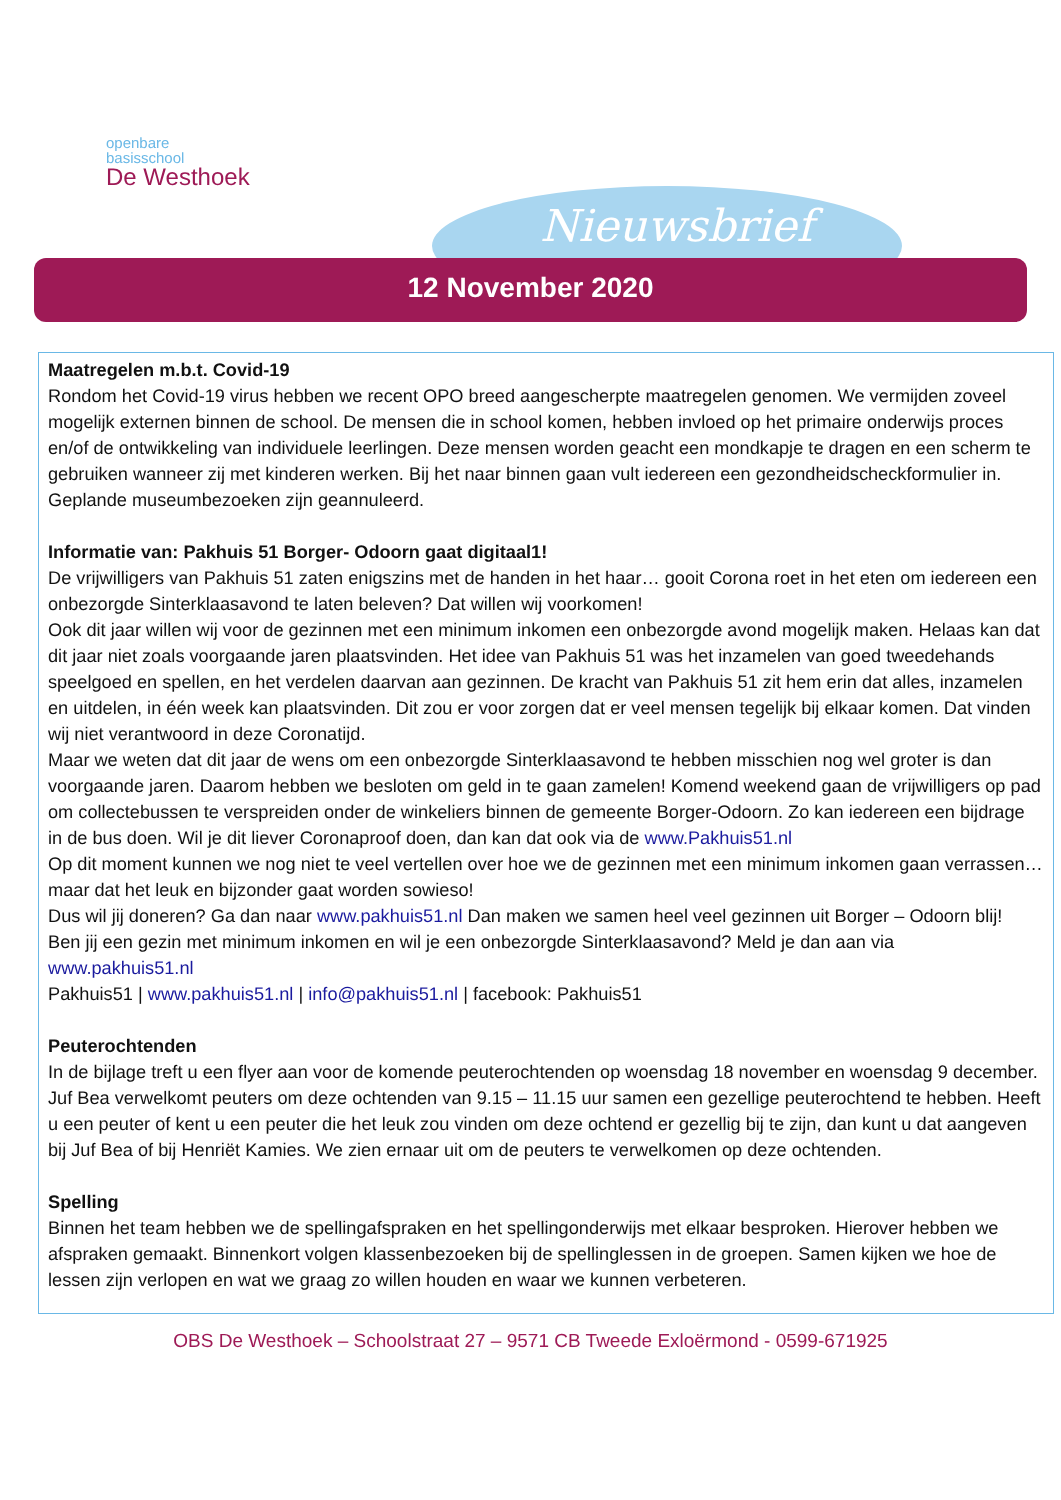openbare
basisschool
De Westhoek
Nieuwsbrief
12 November 2020
Maatregelen m.b.t. Covid-19
Rondom het Covid-19 virus hebben we recent OPO breed aangescherpte maatregelen genomen. We vermijden zoveel mogelijk externen binnen de school. De mensen die in school komen, hebben invloed op het primaire onderwijs proces en/of de ontwikkeling van individuele leerlingen. Deze mensen worden geacht een mondkapje te dragen en een scherm te gebruiken wanneer zij met kinderen werken. Bij het naar binnen gaan vult iedereen een gezondheidscheckformulier in. Geplande museumbezoeken zijn geannuleerd.
Informatie van: Pakhuis 51 Borger- Odoorn gaat digitaal1!
De vrijwilligers van Pakhuis 51 zaten enigszins met de handen in het haar… gooit Corona roet in het eten om iedereen een onbezorgde Sinterklaasavond te laten beleven? Dat willen wij voorkomen!
Ook dit jaar willen wij voor de gezinnen met een minimum inkomen een onbezorgde avond mogelijk maken. Helaas kan dat dit jaar niet zoals voorgaande jaren plaatsvinden. Het idee van Pakhuis 51 was het inzamelen van goed tweedehands speelgoed en spellen, en het verdelen daarvan aan gezinnen. De kracht van Pakhuis 51 zit hem erin dat alles, inzamelen en uitdelen, in één week kan plaatsvinden. Dit zou er voor zorgen dat er veel mensen tegelijk bij elkaar komen. Dat vinden wij niet verantwoord in deze Coronatijd.
Maar we weten dat dit jaar de wens om een onbezorgde Sinterklaasavond te hebben misschien nog wel groter is dan voorgaande jaren. Daarom hebben we besloten om geld in te gaan zamelen! Komend weekend gaan de vrijwilligers op pad om collectebussen te verspreiden onder de winkeliers binnen de gemeente Borger-Odoorn. Zo kan iedereen een bijdrage in de bus doen. Wil je dit liever Coronaproof doen, dan kan dat ook via de www.Pakhuis51.nl
Op dit moment kunnen we nog niet te veel vertellen over hoe we de gezinnen met een minimum inkomen gaan verrassen… maar dat het leuk en bijzonder gaat worden sowieso!
Dus wil jij doneren? Ga dan naar www.pakhuis51.nl Dan maken we samen heel veel gezinnen uit Borger – Odoorn blij!
Ben jij een gezin met minimum inkomen en wil je een onbezorgde Sinterklaasavond? Meld je dan aan via www.pakhuis51.nl
Pakhuis51 | www.pakhuis51.nl | info@pakhuis51.nl | facebook: Pakhuis51
Peuterochtenden
In de bijlage treft u een flyer aan voor de komende peuterochtenden op woensdag 18 november en woensdag 9 december. Juf Bea verwelkomt peuters om deze ochtenden van 9.15 – 11.15 uur samen een gezellige peuterochtend te hebben. Heeft u een peuter of kent u een peuter die het leuk zou vinden om deze ochtend er gezellig bij te zijn, dan kunt u dat aangeven bij Juf Bea of bij Henriët Kamies. We zien ernaar uit om de peuters te verwelkomen op deze ochtenden.
Spelling
Binnen het team hebben we de spellingafspraken en het spellingonderwijs met elkaar besproken. Hierover hebben we afspraken gemaakt. Binnenkort volgen klassenbezoeken bij de spellinglessen in de groepen. Samen kijken we hoe de lessen zijn verlopen en wat we graag zo willen houden en waar we kunnen verbeteren.
OBS De Westhoek – Schoolstraat 27 – 9571 CB Tweede Exloërmond - 0599-671925